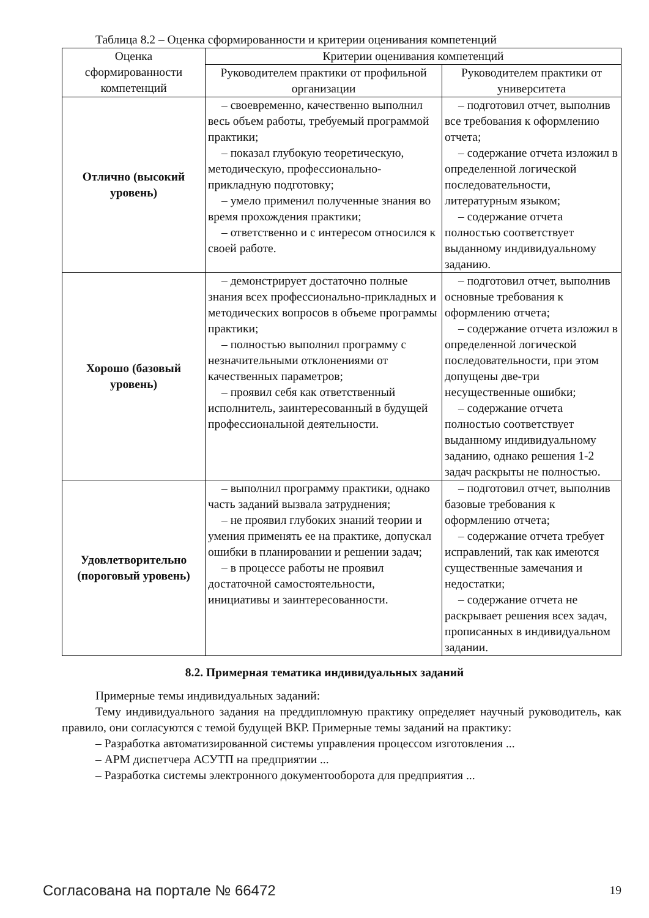Таблица 8.2 – Оценка сформированности и критерии оценивания компетенций
| Оценка сформированности компетенций | Критерии оценивания компетенций | |
| --- | --- | --- |
| | Руководителем практики от профильной организации | Руководителем практики от университета |
| Отлично (высокий уровень) | – своевременно, качественно выполнил весь объем работы, требуемый программой практики; – показал глубокую теоретическую, методическую, профессионально-прикладную подготовку; – умело применил полученные знания во время прохождения практики; – ответственно и с интересом относился к своей работе. | – подготовил отчет, выполнив все требования к оформлению отчета; – содержание отчета изложил в определенной логической последовательности, литературным языком; – содержание отчета полностью соответствует выданному индивидуальному заданию. |
| Хорошо (базовый уровень) | – демонстрирует достаточно полные знания всех профессионально-прикладных и методических вопросов в объеме программы практики; – полностью выполнил программу с незначительными отклонениями от качественных параметров; – проявил себя как ответственный исполнитель, заинтересованный в будущей профессиональной деятельности. | – подготовил отчет, выполнив основные требования к оформлению отчета; – содержание отчета изложил в определенной логической последовательности, при этом допущены две-три несущественные ошибки; – содержание отчета полностью соответствует выданному индивидуальному заданию, однако решения 1-2 задач раскрыты не полностью. |
| Удовлетворительно (пороговый уровень) | – выполнил программу практики, однако часть заданий вызвала затруднения; – не проявил глубоких знаний теории и умения применять ее на практике, допускал ошибки в планировании и решении задач; – в процессе работы не проявил достаточной самостоятельности, инициативы и заинтересованности. | – подготовил отчет, выполнив базовые требования к оформлению отчета; – содержание отчета требует исправлений, так как имеются существенные замечания и недостатки; – содержание отчета не раскрывает решения всех задач, прописанных в индивидуальном задании. |
8.2. Примерная тематика индивидуальных заданий
Примерные темы индивидуальных заданий:
Тему индивидуального задания на преддипломную практику определяет научный руководитель, как правило, они согласуются с темой будущей ВКР. Примерные темы заданий на практику:
– Разработка автоматизированной системы управления процессом изготовления ...
– АРМ диспетчера АСУТП на предприятии ...
– Разработка системы электронного документооборота для предприятия ...
Согласована на портале № 66472 19